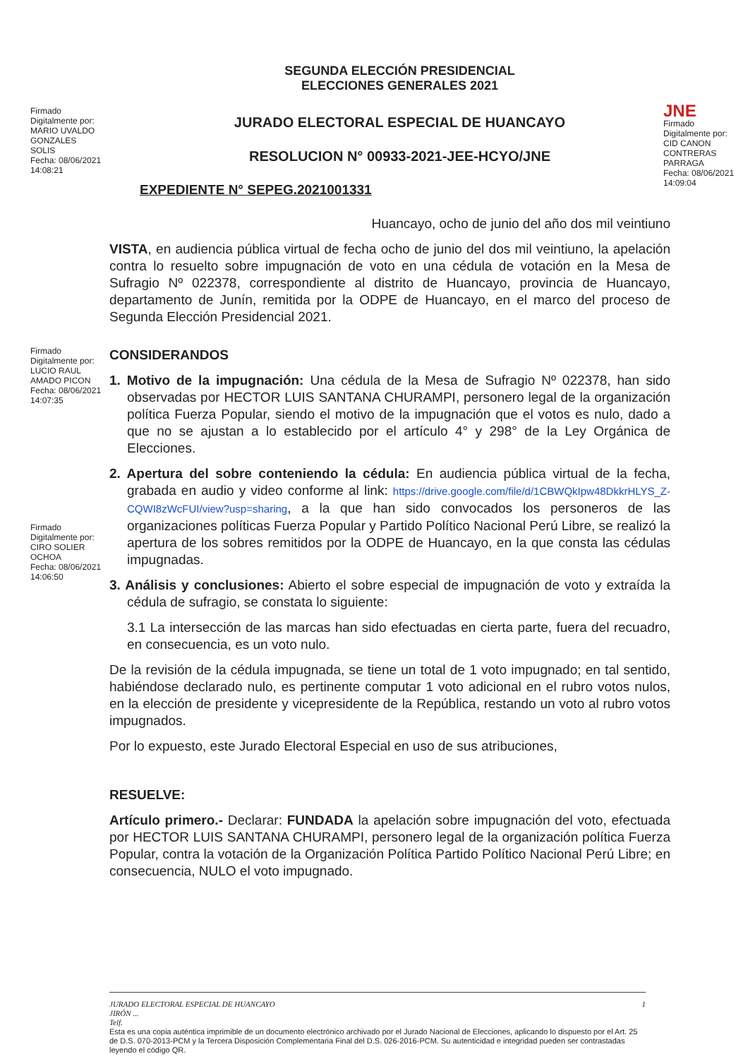Firmado
Digitalmente por:
MARIO UVALDO
GONZALES
SOLIS
Fecha: 08/06/2021
14:08:21
SEGUNDA ELECCIÓN PRESIDENCIAL
ELECCIONES GENERALES 2021
JURADO ELECTORAL ESPECIAL DE HUANCAYO
RESOLUCION N° 00933-2021-JEE-HCYO/JNE
EXPEDIENTE N° SEPEG.2021001331
JNE
Firmado
Digitalmente por:
CID CANON
CONTRERAS
PARRAGA
Fecha: 08/06/2021
14:09:04
Huancayo, ocho de junio del año dos mil veintiuno
VISTA, en audiencia pública virtual de fecha ocho de junio del dos mil veintiuno, la apelación contra lo resuelto sobre impugnación de voto en una cédula de votación en la Mesa de Sufragio Nº 022378, correspondiente al distrito de Huancayo, provincia de Huancayo, departamento de Junín, remitida por la ODPE de Huancayo, en el marco del proceso de Segunda Elección Presidencial 2021.
Firmado
Digitalmente por:
LUCIO RAUL
AMADO PICON
Fecha: 08/06/2021
14:07:35
CONSIDERANDOS
1. Motivo de la impugnación: Una cédula de la Mesa de Sufragio Nº 022378, han sido observadas por HECTOR LUIS SANTANA CHURAMPI, personero legal de la organización política Fuerza Popular, siendo el motivo de la impugnación que el votos es nulo, dado a que no se ajustan a lo establecido por el artículo 4° y 298° de la Ley Orgánica de Elecciones.
Firmado
Digitalmente por:
CIRO SOLIER
OCHOA
Fecha: 08/06/2021
14:06:50
2. Apertura del sobre conteniendo la cédula: En audiencia pública virtual de la fecha, grabada en audio y video conforme al link: https://drive.google.com/file/d/1CBWQkIpw48DkkrHLYS_Z-CQWI8zWcFUI/view?usp=sharing, a la que han sido convocados los personeros de las organizaciones políticas Fuerza Popular y Partido Político Nacional Perú Libre, se realizó la apertura de los sobres remitidos por la ODPE de Huancayo, en la que consta las cédulas impugnadas.
3. Análisis y conclusiones: Abierto el sobre especial de impugnación de voto y extraída la cédula de sufragio, se constata lo siguiente:
3.1 La intersección de las marcas han sido efectuadas en cierta parte, fuera del recuadro, en consecuencia, es un voto nulo.
De la revisión de la cédula impugnada, se tiene un total de 1 voto impugnado; en tal sentido, habiéndose declarado nulo, es pertinente computar 1 voto adicional en el rubro votos nulos, en la elección de presidente y vicepresidente de la República, restando un voto al rubro votos impugnados.
Por lo expuesto, este Jurado Electoral Especial en uso de sus atribuciones,
RESUELVE:
Artículo primero.- Declarar: FUNDADA la apelación sobre impugnación del voto, efectuada por HECTOR LUIS SANTANA CHURAMPI, personero legal de la organización política Fuerza Popular, contra la votación de la Organización Política Partido Político Nacional Perú Libre; en consecuencia, NULO el voto impugnado.
1 JURADO ELECTORAL ESPECIAL DE HUANCAYO
JIRÓN ...
Telf.
Esta es una copia auténtica imprimible de un documento electrónico archivado por el Jurado Nacional de Elecciones, aplicando lo dispuesto por el Art. 25 de D.S. 070-2013-PCM y la Tercera Disposición Complementaria Final del D.S. 026-2016-PCM. Su autenticidad e integridad pueden ser contrastadas leyendo el código QR.